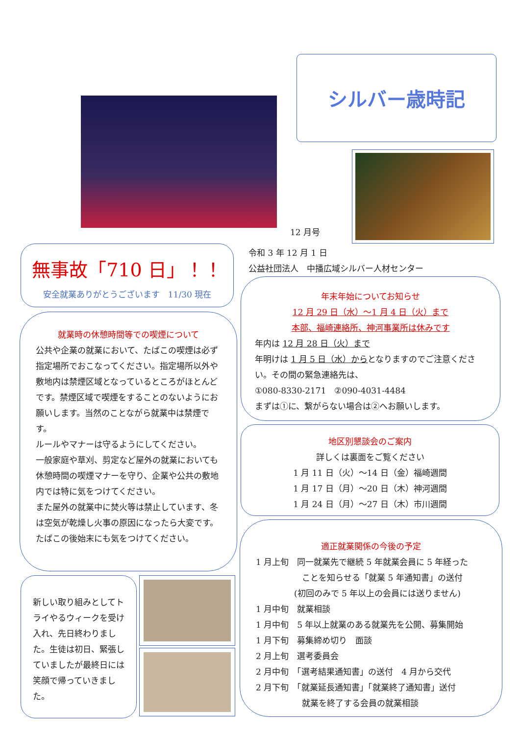シルバー歳時記
12 月号
令和 3 年 12 月 1 日
公益社団法人　中播広域シルバー人材センター
無事故「710 日」！！
安全就業ありがとうございます　11/30 現在
就業時の休憩時間等での喫煙について
公共や企業の就業において、たばこの喫煙は必ず指定場所でおこなってください。指定場所以外や敷地内は禁煙区域となっているところがほとんどです。禁煙区域で喫煙をすることのないようにお願いします。当然のことながら就業中は禁煙です。
ルールやマナーは守るようにしてください。
一般家庭や草刈、剪定など屋外の就業においても休憩時間の喫煙マナーを守り、企業や公共の敷地内では特に気をつけてください。
また屋外の就業中に焚火等は禁止しています、冬は空気が乾燥し火事の原因になったら大変です。たばこの後始末にも気をつけてください。
新しい取り組みとしてトライやるウィークを受け入れ、先日終わりました。生徒は初日、緊張していましたが最終日には笑顔で帰っていきました。
年末年始についてお知らせ
12 月 29 日（水）～1 月 4 日（火）まで
本部、福崎連絡所、神河事業所は休みです
年内は 12 月 28 日（火）まで
年明けは 1 月 5 日（水）からとなりますのでご注意ください。その間の緊急連絡先は、
①080-8330-2171　②090-4031-4484
まずは①に、繋がらない場合は②へお願いします。
地区別懇談会のご案内
詳しくは裏面をご覧ください
1 月 11 日（火）～14 日（金）福崎週間
1 月 17 日（月）～20 日（木）神河週間
1 月 24 日（月）～27 日（木）市川週間
適正就業関係の今後の予定
1 月上旬　同一就業先で継続 5 年就業会員に 5 年経った
ことを知らせる「就業 5 年通知書」の送付
(初回のみで 5 年以上の会員には送りません)
1 月中旬　就業相談
1 月中旬　5 年以上就業のある就業先を公開、募集開始
1 月下旬　募集締め切り　面談
2 月上旬　選考委員会
2 月中旬　「選考結果通知書」の送付　4 月から交代
2 月下旬　「就業延長通知書」「就業終了通知書」送付
就業を終了する会員の就業相談